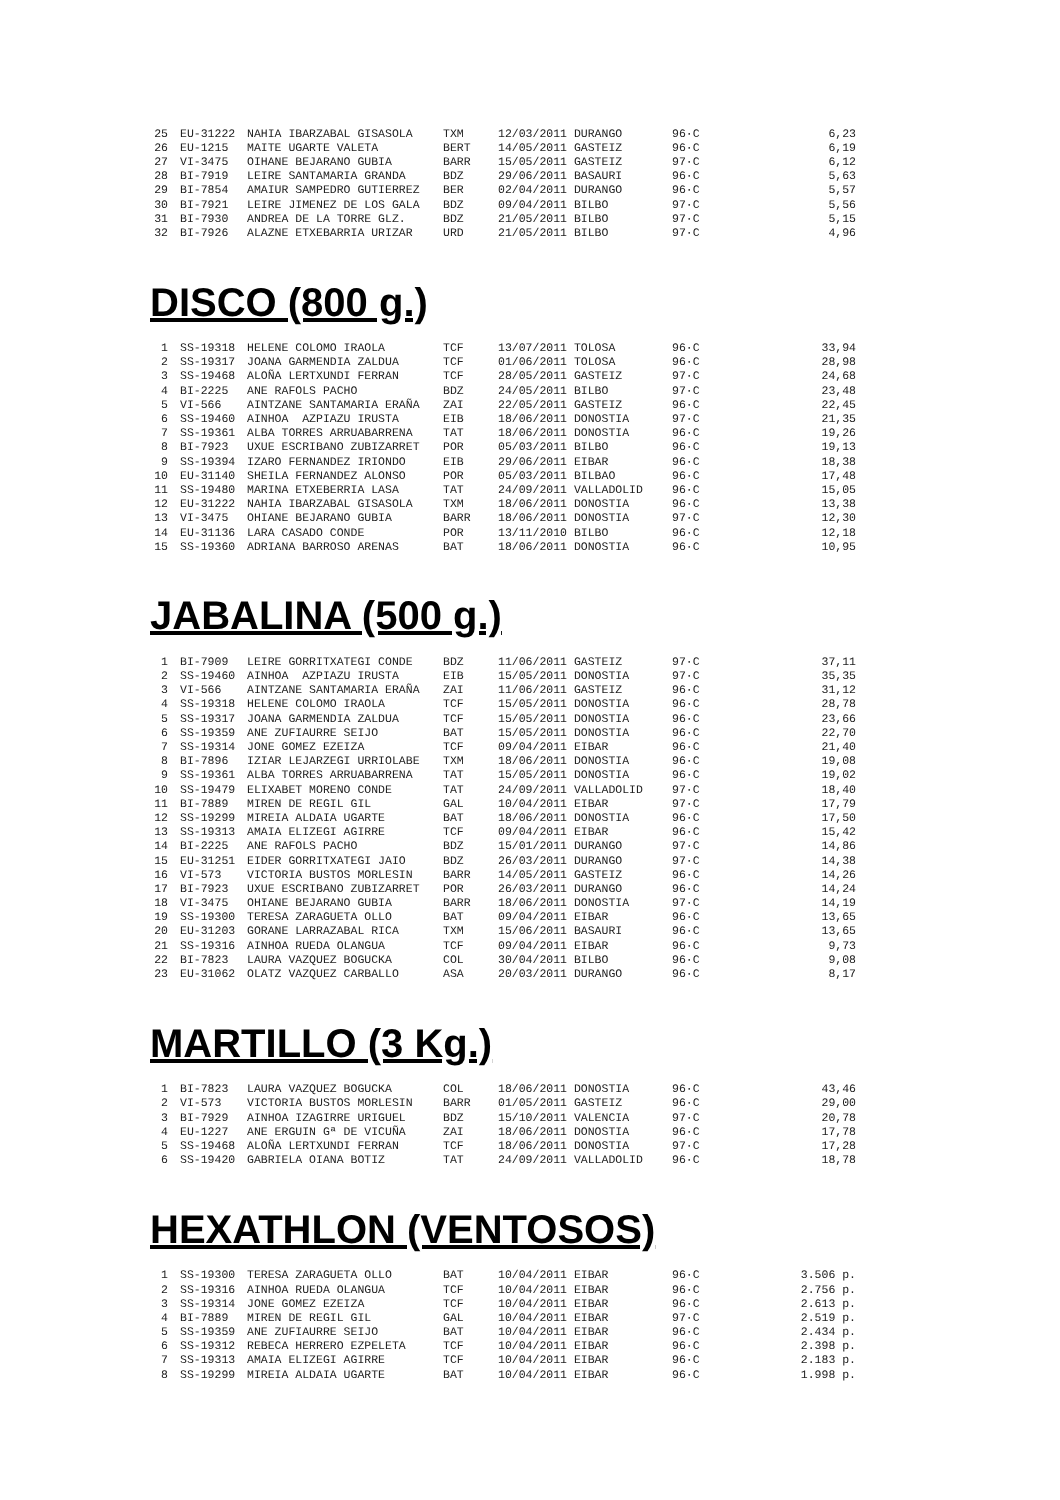| 25 | EU-31222 | NAHIA IBARZABAL GISASOLA | TXM | 12/03/2011 DURANGO | 96·C | 6,23 |
| 26 | EU-1215 | MAITE UGARTE VALETA | BERT | 14/05/2011 GASTEIZ | 96·C | 6,19 |
| 27 | VI-3475 | OIHANE BEJARANO GUBIA | BARR | 15/05/2011 GASTEIZ | 97·C | 6,12 |
| 28 | BI-7919 | LEIRE SANTAMARIA GRANDA | BDZ | 29/06/2011 BASAURI | 96·C | 5,63 |
| 29 | BI-7854 | AMAIUR SAMPEDRO GUTIERREZ | BER | 02/04/2011 DURANGO | 96·C | 5,57 |
| 30 | BI-7921 | LEIRE JIMENEZ DE LOS GALA | BDZ | 09/04/2011 BILBO | 97·C | 5,56 |
| 31 | BI-7930 | ANDREA DE LA TORRE GLZ. | BDZ | 21/05/2011 BILBO | 97·C | 5,15 |
| 32 | BI-7926 | ALAZNE ETXEBARRIA URIZAR | URD | 21/05/2011 BILBO | 97·C | 4,96 |
DISCO (800 g.)
| 1 | SS-19318 | HELENE COLOMO IRAOLA | TCF | 13/07/2011 TOLOSA | 96·C | 33,94 |
| 2 | SS-19317 | JOANA GARMENDIA ZALDUA | TCF | 01/06/2011 TOLOSA | 96·C | 28,98 |
| 3 | SS-19468 | ALOÑA LERTXUNDI FERRAN | TCF | 28/05/2011 GASTEIZ | 97·C | 24,68 |
| 4 | BI-2225 | ANE RAFOLS PACHO | BDZ | 24/05/2011 BILBO | 97·C | 23,48 |
| 5 | VI-566 | AINTZANE SANTAMARIA ERAÑA | ZAI | 22/05/2011 GASTEIZ | 96·C | 22,45 |
| 6 | SS-19460 | AINHOA AZPIAZU IRUSTA | EIB | 18/06/2011 DONOSTIA | 97·C | 21,35 |
| 7 | SS-19361 | ALBA TORRES ARRUABARRENA | TAT | 18/06/2011 DONOSTIA | 96·C | 19,26 |
| 8 | BI-7923 | UXUE ESCRIBANO ZUBIZARRET | POR | 05/03/2011 BILBO | 96·C | 19,13 |
| 9 | SS-19394 | IZARO FERNANDEZ IRIONDO | EIB | 29/06/2011 EIBAR | 96·C | 18,38 |
| 10 | EU-31140 | SHEILA FERNANDEZ ALONSO | POR | 05/03/2011 BILBAO | 96·C | 17,48 |
| 11 | SS-19480 | MARINA ETXEBERRIA LASA | TAT | 24/09/2011 VALLADOLID | 96·C | 15,05 |
| 12 | EU-31222 | NAHIA IBARZABAL GISASOLA | TXM | 18/06/2011 DONOSTIA | 96·C | 13,38 |
| 13 | VI-3475 | OHIANE BEJARANO GUBIA | BARR | 18/06/2011 DONOSTIA | 97·C | 12,30 |
| 14 | EU-31136 | LARA CASADO CONDE | POR | 13/11/2010 BILBO | 96·C | 12,18 |
| 15 | SS-19360 | ADRIANA BARROSO ARENAS | BAT | 18/06/2011 DONOSTIA | 96·C | 10,95 |
JABALINA (500 g.)
| 1 | BI-7909 | LEIRE GORRITXATEGI CONDE | BDZ | 11/06/2011 GASTEIZ | 97·C | 37,11 |
| 2 | SS-19460 | AINHOA AZPIAZU IRUSTA | EIB | 15/05/2011 DONOSTIA | 97·C | 35,35 |
| 3 | VI-566 | AINTZANE SANTAMARIA ERAÑA | ZAI | 11/06/2011 GASTEIZ | 96·C | 31,12 |
| 4 | SS-19318 | HELENE COLOMO IRAOLA | TCF | 15/05/2011 DONOSTIA | 96·C | 28,78 |
| 5 | SS-19317 | JOANA GARMENDIA ZALDUA | TCF | 15/05/2011 DONOSTIA | 96·C | 23,66 |
| 6 | SS-19359 | ANE ZUFIAURRE SEIJO | BAT | 15/05/2011 DONOSTIA | 96·C | 22,70 |
| 7 | SS-19314 | JONE GOMEZ EZEIZA | TCF | 09/04/2011 EIBAR | 96·C | 21,40 |
| 8 | BI-7896 | IZIAR LEJARZEGI URRIOLABE | TXM | 18/06/2011 DONOSTIA | 96·C | 19,08 |
| 9 | SS-19361 | ALBA TORRES ARRUABARRENA | TAT | 15/05/2011 DONOSTIA | 96·C | 19,02 |
| 10 | SS-19479 | ELIXABET MORENO CONDE | TAT | 24/09/2011 VALLADOLID | 97·C | 18,40 |
| 11 | BI-7889 | MIREN DE REGIL GIL | GAL | 10/04/2011 EIBAR | 97·C | 17,79 |
| 12 | SS-19299 | MIREIA ALDAIA UGARTE | BAT | 18/06/2011 DONOSTIA | 96·C | 17,50 |
| 13 | SS-19313 | AMAIA ELIZEGI AGIRRE | TCF | 09/04/2011 EIBAR | 96·C | 15,42 |
| 14 | BI-2225 | ANE RAFOLS PACHO | BDZ | 15/01/2011 DURANGO | 97·C | 14,86 |
| 15 | EU-31251 | EIDER GORRITXATEGI JAIO | BDZ | 26/03/2011 DURANGO | 97·C | 14,38 |
| 16 | VI-573 | VICTORIA BUSTOS MORLESIN | BARR | 14/05/2011 GASTEIZ | 96·C | 14,26 |
| 17 | BI-7923 | UXUE ESCRIBANO ZUBIZARRET | POR | 26/03/2011 DURANGO | 96·C | 14,24 |
| 18 | VI-3475 | OHIANE BEJARANO GUBIA | BARR | 18/06/2011 DONOSTIA | 97·C | 14,19 |
| 19 | SS-19300 | TERESA ZARAGUETA OLLO | BAT | 09/04/2011 EIBAR | 96·C | 13,65 |
| 20 | EU-31203 | GORANE LARRAZABAL RICA | TXM | 15/06/2011 BASAURI | 96·C | 13,65 |
| 21 | SS-19316 | AINHOA RUEDA OLANGUA | TCF | 09/04/2011 EIBAR | 96·C | 9,73 |
| 22 | BI-7823 | LAURA VAZQUEZ BOGUCKA | COL | 30/04/2011 BILBO | 96·C | 9,08 |
| 23 | EU-31062 | OLATZ VAZQUEZ CARBALLO | ASA | 20/03/2011 DURANGO | 96·C | 8,17 |
MARTILLO (3 Kg.)
| 1 | BI-7823 | LAURA VAZQUEZ BOGUCKA | COL | 18/06/2011 DONOSTIA | 96·C | 43,46 |
| 2 | VI-573 | VICTORIA BUSTOS MORLESIN | BARR | 01/05/2011 GASTEIZ | 96·C | 29,00 |
| 3 | BI-7929 | AINHOA IZAGIRRE URIGUEL | BDZ | 15/10/2011 VALENCIA | 97·C | 20,78 |
| 4 | EU-1227 | ANE ERGUIN Gª DE VICUÑA | ZAI | 18/06/2011 DONOSTIA | 96·C | 17,78 |
| 5 | SS-19468 | ALOÑA LERTXUNDI FERRAN | TCF | 18/06/2011 DONOSTIA | 97·C | 17,28 |
| 6 | SS-19420 | GABRIELA OIANA BOTIZ | TAT | 24/09/2011 VALLADOLID | 96·C | 18,78 |
HEXATHLON (VENTOSOS)
| 1 | SS-19300 | TERESA ZARAGUETA OLLO | BAT | 10/04/2011 EIBAR | 96·C | 3.506 p. |
| 2 | SS-19316 | AINHOA RUEDA OLANGUA | TCF | 10/04/2011 EIBAR | 96·C | 2.756 p. |
| 3 | SS-19314 | JONE GOMEZ EZEIZA | TCF | 10/04/2011 EIBAR | 96·C | 2.613 p. |
| 4 | BI-7889 | MIREN DE REGIL GIL | GAL | 10/04/2011 EIBAR | 97·C | 2.519 p. |
| 5 | SS-19359 | ANE ZUFIAURRE SEIJO | BAT | 10/04/2011 EIBAR | 96·C | 2.434 p. |
| 6 | SS-19312 | REBECA HERRERO EZPELETA | TCF | 10/04/2011 EIBAR | 96·C | 2.398 p. |
| 7 | SS-19313 | AMAIA ELIZEGI AGIRRE | TCF | 10/04/2011 EIBAR | 96·C | 2.183 p. |
| 8 | SS-19299 | MIREIA ALDAIA UGARTE | BAT | 10/04/2011 EIBAR | 96·C | 1.998 p. |